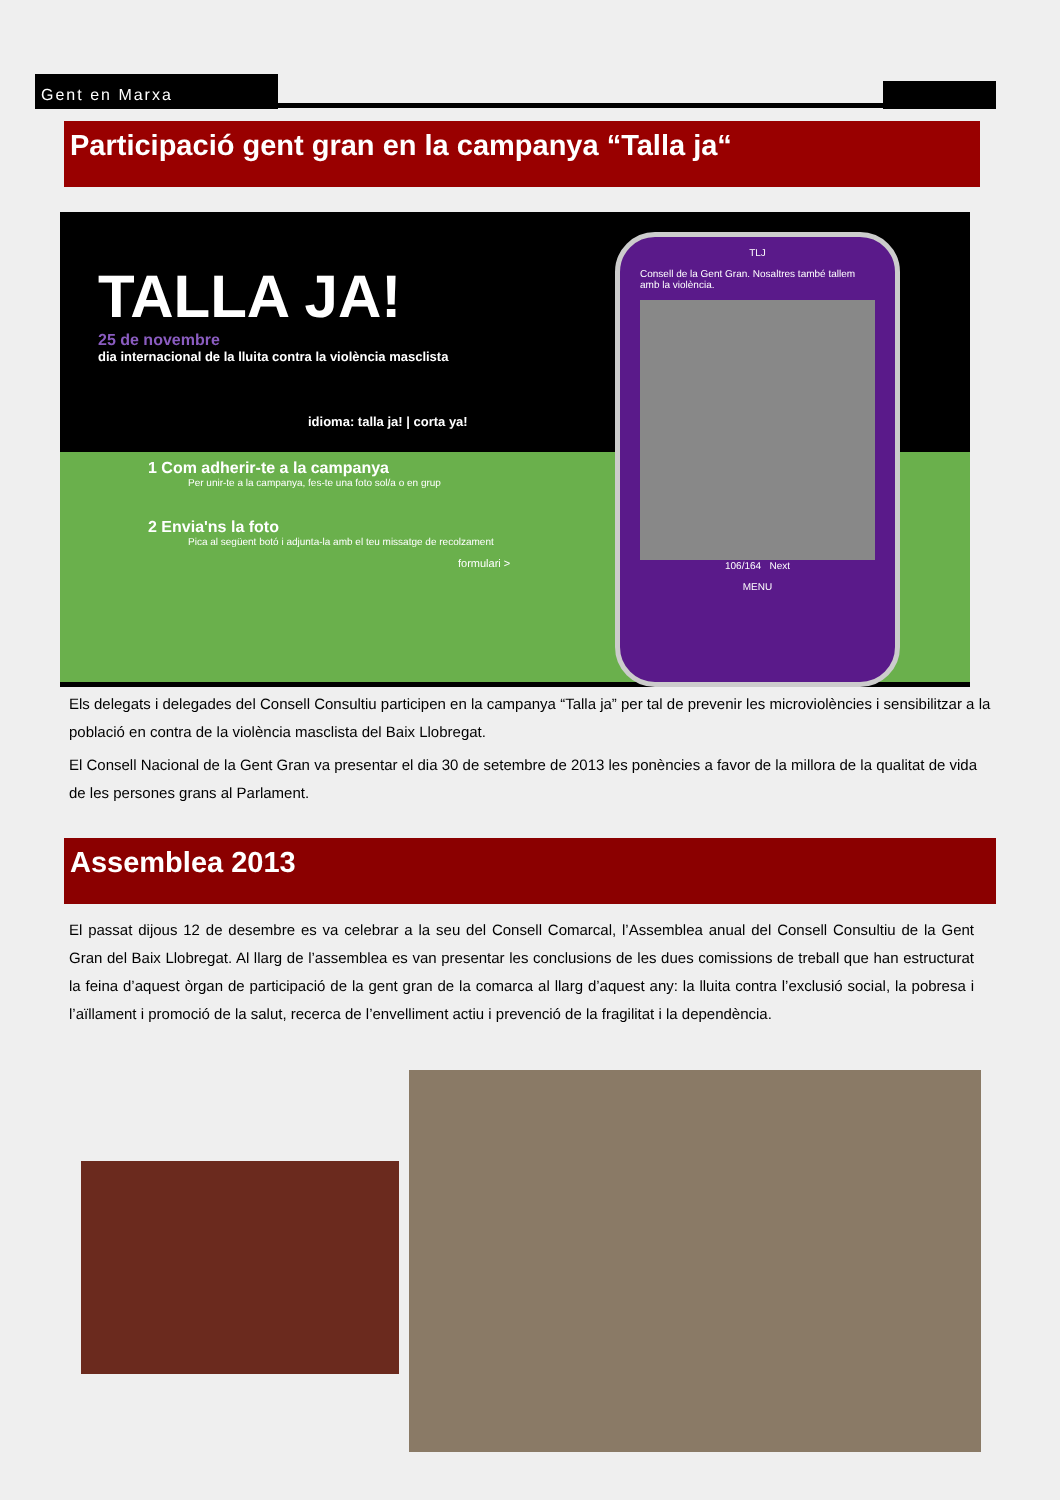Gent en Marxa
Participació gent gran en la campanya “Talla ja“
TALLA JA!
25 de novembre
dia internacional de la lluita contra la violència masclista
idioma: talla ja! | corta ya!
1 Com adherir-te a la campanya
Per unir-te a la campanya, fes-te una foto sol/a o en grup
2 Envia'ns la foto
Pica al següent botó i adjunta-la amb el teu missatge de recolzament
formulari >
TLJ
Consell de la Gent Gran. Nosaltres també tallem amb la violència.
106/164 Next
MENU
Els delegats i delegades del Consell Consultiu participen en la campanya “Talla ja” per tal de prevenir les microviolències i sensibilitzar a la població en contra de la violència masclista del Baix Llobregat.
El Consell Nacional de la Gent Gran va presentar el dia 30 de setembre de 2013 les ponències a favor de la millora de la qualitat de vida de les persones grans al Parlament.
Assemblea 2013
El passat dijous 12 de desembre es va celebrar a la seu del Consell Comarcal, l’Assemblea anual del Consell Consultiu de la Gent Gran del Baix Llobregat. Al llarg de l’assemblea es van presentar les conclusions de les dues comissions de treball que han estructurat la feina d’aquest òrgan de participació de la gent gran de la comarca al llarg d’aquest any: la lluita contra l’exclusió social, la pobresa i l’aïllament i promoció de la salut, recerca de l’envelliment actiu i prevenció de la fragilitat i la dependència.